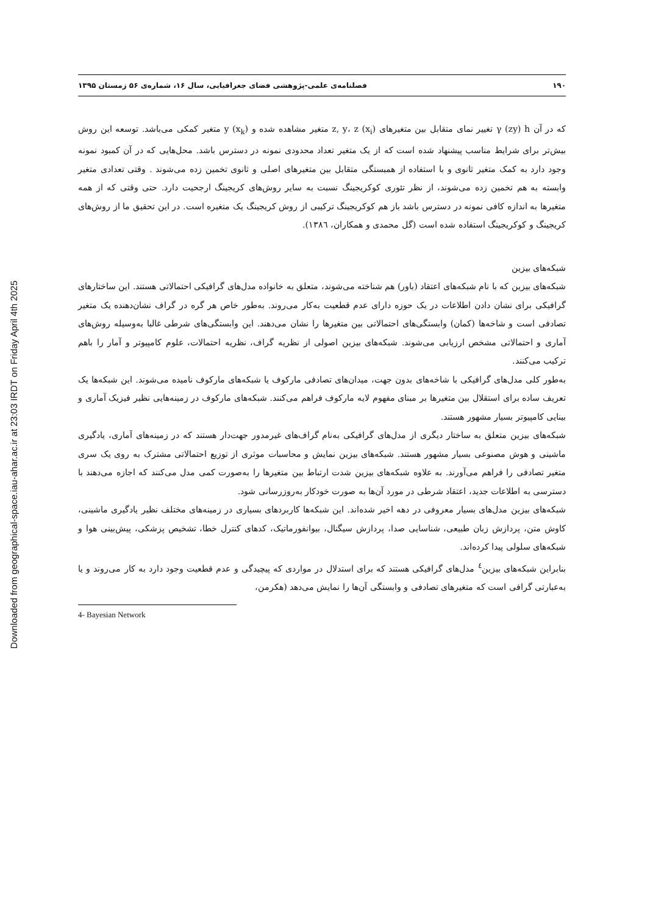Downloaded from geographical-space.iau-ahar.ac.ir at 23:03 IRDT on Friday April 4th 2025
۱۹۰ فصلنامه‌ی علمی-پژوهشی فضای جغرافیایی، سال ۱۶، شماره‌ی ۵۶ زمستان ۱۳۹۵
که در آن γ (zy) h تغییر نمای متقابل بین متغیرهای z, y، z (x<sub>i</sub>) متغیر مشاهده شده و y (x<sub>k</sub>) متغیر کمکی می‌باشد. توسعه این روش بیش‌تر برای شرایط مناسب پیشنهاد شده است که از یک متغیر تعداد محدودی نمونه در دسترس باشد. محل‌هایی که در آن کمبود نمونه وجود دارد به کمک متغیر ثانوی و با استفاده از همبستگی متقابل بین متغیرهای اصلی و ثانوی تخمین زده می‌شوند . وقتی تعدادی متغیر وابسته به هم تخمین زده می‌شوند، از نظر تئوری کوکریجینگ نسبت به سایر روش‌های کریجینگ ارجحیت دارد. حتی وقتی که از همه متغیرها به اندازه کافی نمونه در دسترس باشد باز هم کوکریجینگ ترکیبی از روش کریجینگ یک متغیره است. در این تحقیق ما از روش‌های کریجینگ و کوکریجینگ استفاده شده است (گل محمدی و همکاران، ١٣٨٦).
شبکه‌های بیزین
شبکه‌های بیزین که با نام شبکه‌های اعتقاد (باور) هم شناخته می‌شوند، متعلق به خانواده مدل‌های گرافیکی احتمالاتی هستند. این ساختارهای گرافیکی برای نشان دادن اطلاعات در یک حوزه دارای عدم قطعیت به‌کار می‌روند. به‌طور خاص هر گره در گراف نشان‌دهنده یک متغیر تصادفی است و شاخه‌ها (کمان) وابستگی‌های احتمالاتی بین متغیرها را نشان می‌دهند. این وابستگی‌های شرطی غالبا به‌وسیله روش‌های آماری و احتمالاتی مشخص ارزیابی می‌شوند. شبکه‌های بیزین اصولی از نظریه گراف، نظریه احتمالات، علوم کامپیوتر و آمار را باهم ترکیب می‌کنند.
به‌طور کلی مدل‌های گرافیکی با شاخه‌های بدون جهت، میدان‌های تصادفی مارکوف یا شبکه‌های مارکوف نامیده می‌شوند. این شبکه‌ها یک تعریف ساده برای استقلال بین متغیرها بر مبنای مفهوم لایه مارکوف فراهم می‌کنند. شبکه‌های مارکوف در زمینه‌هایی نظیر فیزیک آماری و بینایی کامپیوتر بسیار مشهور هستند.
شبکه‌های بیزین متعلق به ساختار دیگری از مدل‌های گرافیکی به‌نام گراف‌های غیرمدور جهت‌دار هستند که در زمینه‌های آماری، یادگیری ماشینی و هوش مصنوعی بسیار مشهور هستند. شبکه‌های بیزین نمایش و محاسبات موثری از توزیع احتمالاتی مشترک به روی یک سری متغیر تصادفی را فراهم می‌آورند. به علاوه شبکه‌های بیزین شدت ارتباط بین متغیرها را به‌صورت کمی مدل می‌کنند که اجازه می‌دهند با دسترسی به اطلاعات جدید، اعتقاد شرطی در مورد آن‌ها به صورت خودکار به‌روزرسانی شود.
شبکه‌های بیزین مدل‌های بسیار معروفی در دهه اخیر شده‌اند. این شبکه‌ها کاربردهای بسیاری در زمینه‌های مختلف نظیر یادگیری ماشینی، کاوش متن، پردازش زبان طبیعی، شناسایی صدا، پردازش سیگنال، بیوانفورماتیک، کدهای کنترل خطا، تشخیص پزشکی، پیش‌بینی هوا و شبکه‌های سلولی پیدا کرده‌اند.
بنابراین شبکه‌های بیزین<sup>٤</sup> مدل‌های گرافیکی هستند که برای استدلال در مواردی که پیچیدگی و عدم قطعیت وجود دارد به کار می‌روند و یا به‌عبارتی گرافی است که متغیرهای تصادفی و وابستگی آن‌ها را نمایش می‌دهد (هکرمن،
4- Bayesian Network